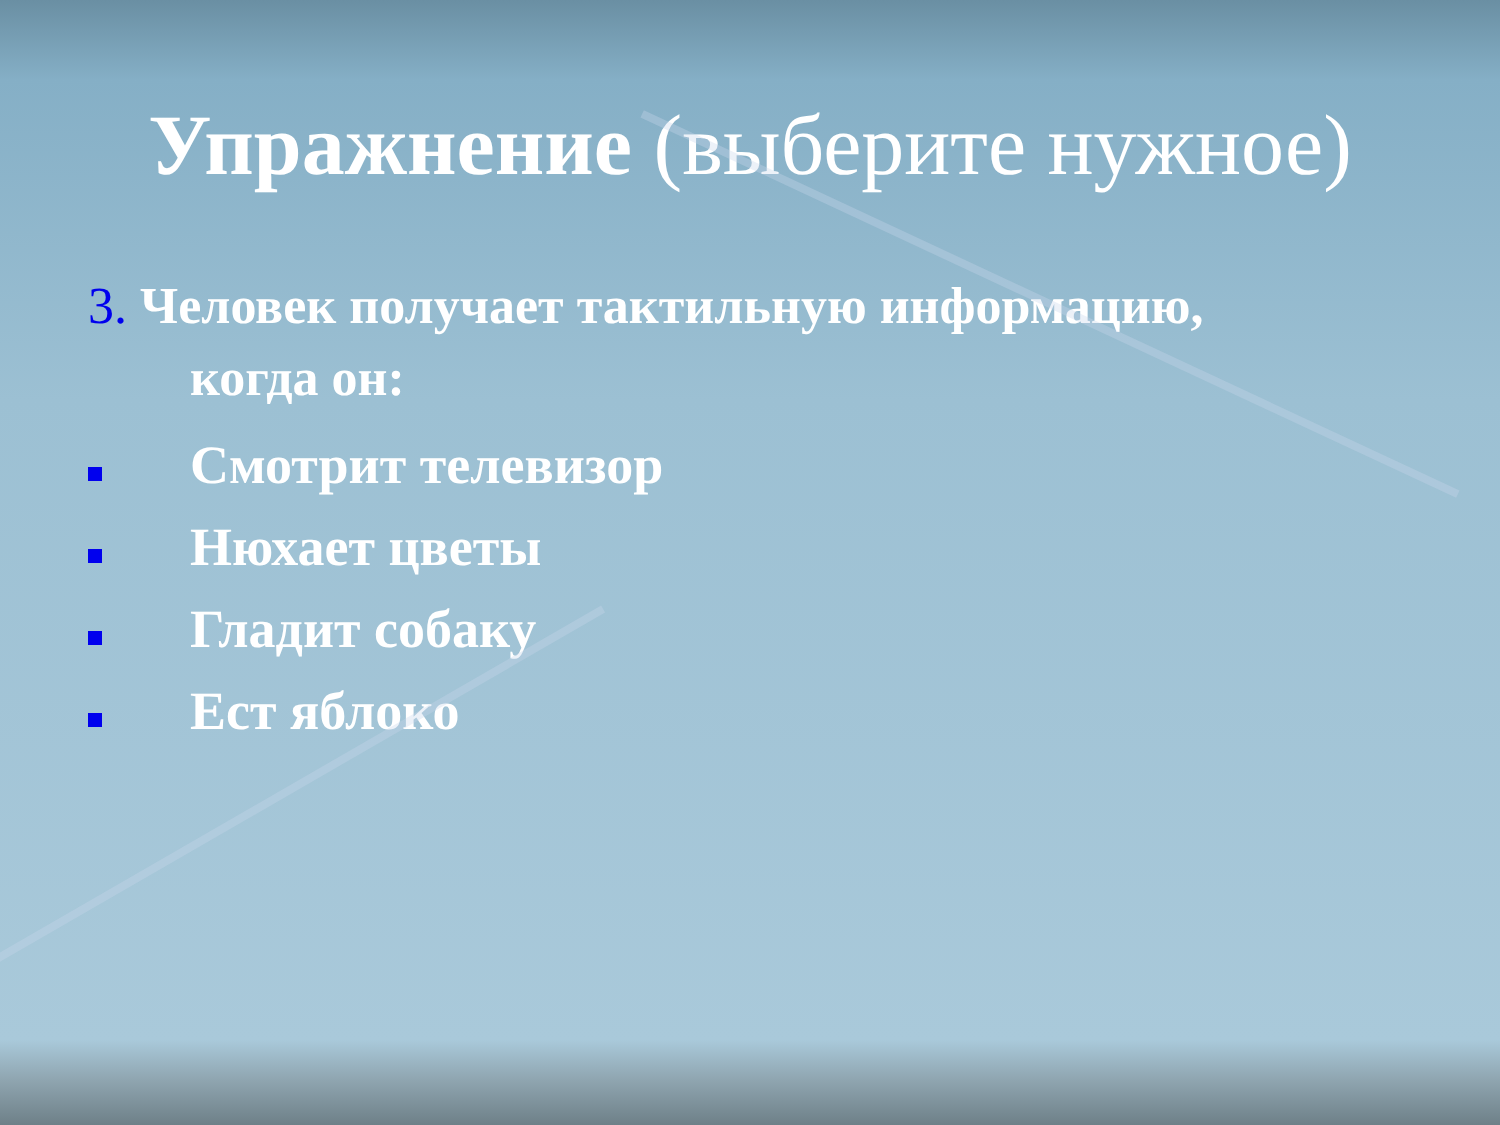Упражнение (выберите нужное)
3. Человек получает тактильную информацию,
когда он:
Смотрит телевизор
Нюхает цветы
Гладит собаку
Ест яблоко